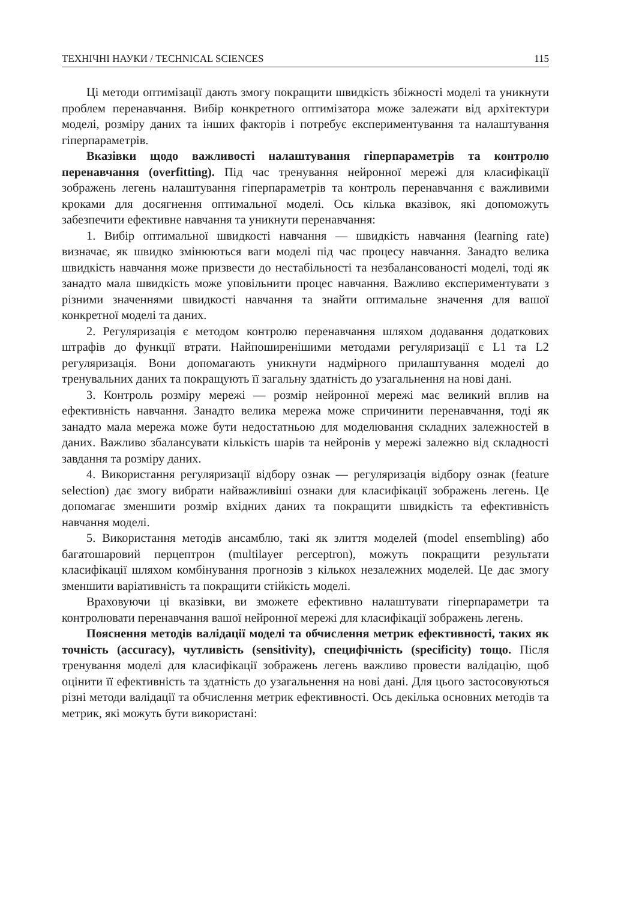ТЕХНІЧНІ НАУКИ / TECHNICAL SCIENCES 115
Ці методи оптимізації дають змогу покращити швидкість збіжності моделі та уникнути проблем перенавчання. Вибір конкретного оптимізатора може залежати від архітектури моделі, розміру даних та інших факторів і потребує експериментування та налаштування гіперпараметрів.
Вказівки щодо важливості налаштування гіперпараметрів та контролю перенавчання (overfitting). Під час тренування нейронної мережі для класифікації зображень легень налаштування гіперпараметрів та контроль перенавчання є важливими кроками для досягнення оптимальної моделі. Ось кілька вказівок, які допоможуть забезпечити ефективне навчання та уникнути перенавчання:
1. Вибір оптимальної швидкості навчання — швидкість навчання (learning rate) визначає, як швидко змінюються ваги моделі під час процесу навчання. Занадто велика швидкість навчання може призвести до нестабільності та незбалансованості моделі, тоді як занадто мала швидкість може уповільнити процес навчання. Важливо експериментувати з різними значеннями швидкості навчання та знайти оптимальне значення для вашої конкретної моделі та даних.
2. Регуляризація є методом контролю перенавчання шляхом додавання додаткових штрафів до функції втрати. Найпоширенішими методами регуляризації є L1 та L2 регуляризація. Вони допомагають уникнути надмірного прилаштування моделі до тренувальних даних та покращують її загальну здатність до узагальнення на нові дані.
3. Контроль розміру мережі — розмір нейронної мережі має великий вплив на ефективність навчання. Занадто велика мережа може спричинити перенавчання, тоді як занадто мала мережа може бути недостатньою для моделювання складних залежностей в даних. Важливо збалансувати кількість шарів та нейронів у мережі залежно від складності завдання та розміру даних.
4. Використання регуляризації відбору ознак — регуляризація відбору ознак (feature selection) дає змогу вибрати найважливіші ознаки для класифікації зображень легень. Це допомагає зменшити розмір вхідних даних та покращити швидкість та ефективність навчання моделі.
5. Використання методів ансамблю, такі як злиття моделей (model ensembling) або багатошаровий перцептрон (multilayer perceptron), можуть покращити результати класифікації шляхом комбінування прогнозів з кількох незалежних моделей. Це дає змогу зменшити варіативність та покращити стійкість моделі.
Враховуючи ці вказівки, ви зможете ефективно налаштувати гіперпараметри та контролювати перенавчання вашої нейронної мережі для класифікації зображень легень.
Пояснення методів валідації моделі та обчислення метрик ефективності, таких як точність (accuracy), чутливість (sensitivity), специфічність (specificity) тощо. Після тренування моделі для класифікації зображень легень важливо провести валідацію, щоб оцінити її ефективність та здатність до узагальнення на нові дані. Для цього застосовуються різні методи валідації та обчислення метрик ефективності. Ось декілька основних методів та метрик, які можуть бути використані: